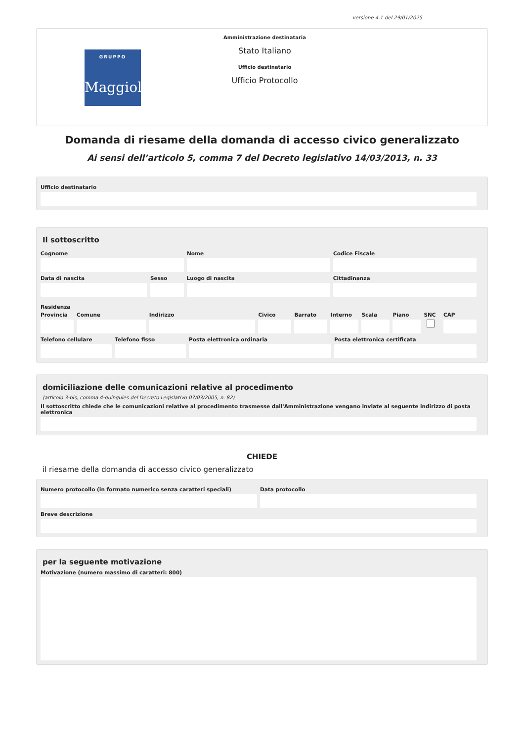versione 4.1 del 29/01/2025
GRUPPO
Maggioli
Amministrazione destinataria
Stato Italiano
Ufficio destinatario
Ufficio Protocollo
Domanda di riesame della domanda di accesso civico generalizzato
Ai sensi dell’articolo 5, comma 7 del Decreto legislativo 14/03/2013, n. 33
Ufficio destinatario
Il sottoscritto
Cognome Nome Codice Fiscale
Data di nascita Sesso Luogo di nascita Cittadinanza
Residenza
Provincia Comune Indirizzo Civico Barrato Interno Scala Piano SNC CAP
Telefono cellulare Telefono fisso Posta elettronica ordinaria Posta elettronica certificata
domiciliazione delle comunicazioni relative al procedimento
(articolo 3-bis, comma 4-quinquies del Decreto Legislativo 07/03/2005, n. 82)
Il sottoscritto chiede che le comunicazioni relative al procedimento trasmesse dall'Amministrazione vengano inviate al seguente indirizzo di posta elettronica
CHIEDE
il riesame della domanda di accesso civico generalizzato
Numero protocollo (in formato numerico senza caratteri speciali)
Data protocollo
Breve descrizione
per la seguente motivazione
Motivazione (numero massimo di caratteri: 800)